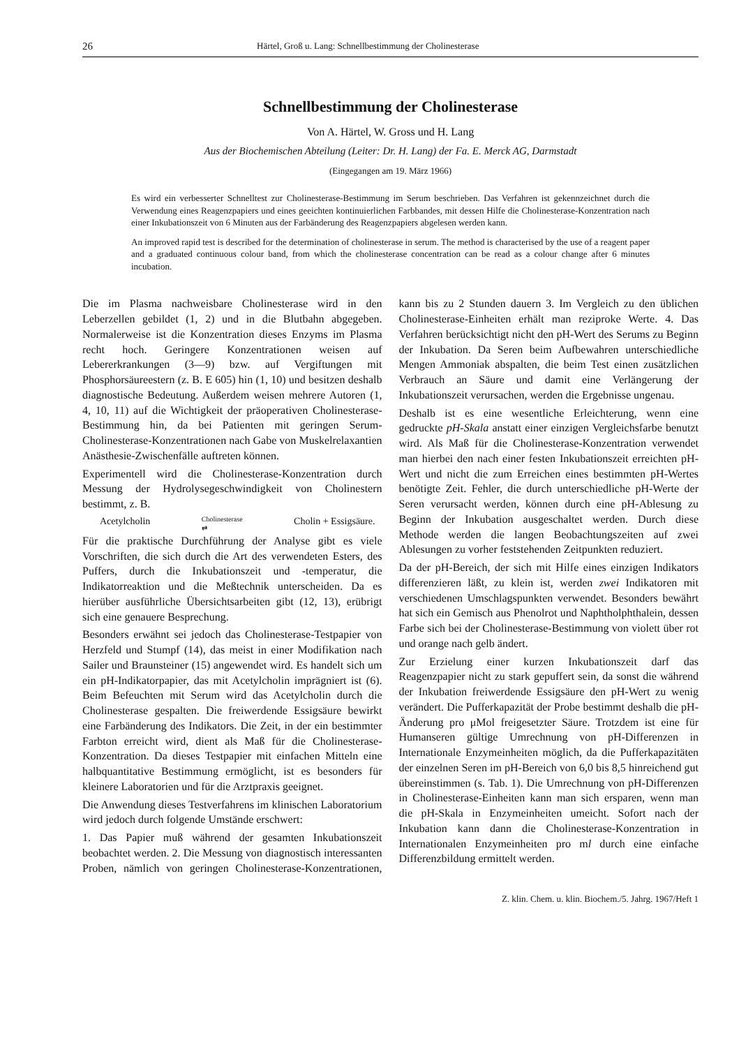26 Härtel, Groß u. Lang: Schnellbestimmung der Cholinesterase
Schnellbestimmung der Cholinesterase
Von A. Härtel, W. Gross und H. Lang
Aus der Biochemischen Abteilung (Leiter: Dr. H. Lang) der Fa. E. Merck AG, Darmstadt
(Eingegangen am 19. März 1966)
Es wird ein verbesserter Schnelltest zur Cholinesterase-Bestimmung im Serum beschrieben. Das Verfahren ist gekennzeichnet durch die Verwendung eines Reagenzpapiers und eines geeichten kontinuierlichen Farbbandes, mit dessen Hilfe die Cholinesterase-Konzentration nach einer Inkubationszeit von 6 Minuten aus der Farbänderung des Reagenzpapiers abgelesen werden kann.
An improved rapid test is described for the determination of cholinesterase in serum. The method is characterised by the use of a reagent paper and a graduated continuous colour band, from which the cholinesterase concentration can be read as a colour change after 6 minutes incubation.
Die im Plasma nachweisbare Cholinesterase wird in den Leberzellen gebildet (1, 2) und in die Blutbahn abgegeben. Normalerweise ist die Konzentration dieses Enzyms im Plasma recht hoch. Geringere Konzentrationen weisen auf Lebererkrankungen (3—9) bzw. auf Vergiftungen mit Phosphorsäureestern (z. B. E 605) hin (1, 10) und besitzen deshalb diagnostische Bedeutung. Außerdem weisen mehrere Autoren (1, 4, 10, 11) auf die Wichtigkeit der präoperativen Cholinesterase-Bestimmung hin, da bei Patienten mit geringen Serum-Cholinesterase-Konzentrationen nach Gabe von Muskelrelaxantien Anästhesie-Zwischenfälle auftreten können.
Experimentell wird die Cholinesterase-Konzentration durch Messung der Hydrolysegeschwindigkeit von Cholinestern bestimmt, z. B.
Acetylcholin Cholinesterase
⇄ Cholin + Essigsäure.
Für die praktische Durchführung der Analyse gibt es viele Vorschriften, die sich durch die Art des verwendeten Esters, des Puffers, durch die Inkubationszeit und -temperatur, die Indikatorreaktion und die Meßtechnik unterscheiden. Da es hierüber ausführliche Übersichtsarbeiten gibt (12, 13), erübrigt sich eine genauere Besprechung.
Besonders erwähnt sei jedoch das Cholinesterase-Testpapier von Herzfeld und Stumpf (14), das meist in einer Modifikation nach Sailer und Braunsteiner (15) angewendet wird. Es handelt sich um ein pH-Indikatorpapier, das mit Acetylcholin imprägniert ist (6). Beim Befeuchten mit Serum wird das Acetylcholin durch die Cholinesterase gespalten. Die freiwerdende Essigsäure bewirkt eine Farbänderung des Indikators. Die Zeit, in der ein bestimmter Farbton erreicht wird, dient als Maß für die Cholinesterase-Konzentration. Da dieses Testpapier mit einfachen Mitteln eine halbquantitative Bestimmung ermöglicht, ist es besonders für kleinere Laboratorien und für die Arztpraxis geeignet.
Die Anwendung dieses Testverfahrens im klinischen Laboratorium wird jedoch durch folgende Umstände erschwert:
1. Das Papier muß während der gesamten Inkubationszeit beobachtet werden. 2. Die Messung von diagnostisch interessanten Proben, nämlich von geringen Cholinesterase-Konzentrationen, kann bis zu 2 Stunden dauern 3. Im Vergleich zu den üblichen Cholinesterase-Einheiten erhält man reziproke Werte. 4. Das Verfahren berücksichtigt nicht den pH-Wert des Serums zu Beginn der Inkubation. Da Seren beim Aufbewahren unterschiedliche Mengen Ammoniak abspalten, die beim Test einen zusätzlichen Verbrauch an Säure und damit eine Verlängerung der Inkubationszeit verursachen, werden die Ergebnisse ungenau.
Deshalb ist es eine wesentliche Erleichterung, wenn eine gedruckte pH-Skala anstatt einer einzigen Vergleichsfarbe benutzt wird. Als Maß für die Cholinesterase-Konzentration verwendet man hierbei den nach einer festen Inkubationszeit erreichten pH-Wert und nicht die zum Erreichen eines bestimmten pH-Wertes benötigte Zeit. Fehler, die durch unterschiedliche pH-Werte der Seren verursacht werden, können durch eine pH-Ablesung zu Beginn der Inkubation ausgeschaltet werden. Durch diese Methode werden die langen Beobachtungszeiten auf zwei Ablesungen zu vorher feststehenden Zeitpunkten reduziert.
Da der pH-Bereich, der sich mit Hilfe eines einzigen Indikators differenzieren läßt, zu klein ist, werden zwei Indikatoren mit verschiedenen Umschlagspunkten verwendet. Besonders bewährt hat sich ein Gemisch aus Phenolrot und Naphtholphthalein, dessen Farbe sich bei der Cholinesterase-Bestimmung von violett über rot und orange nach gelb ändert.
Zur Erzielung einer kurzen Inkubationszeit darf das Reagenzpapier nicht zu stark gepuffert sein, da sonst die während der Inkubation freiwerdende Essigsäure den pH-Wert zu wenig verändert. Die Pufferkapazität der Probe bestimmt deshalb die pH-Änderung pro μMol freigesetzter Säure. Trotzdem ist eine für Humanseren gültige Umrechnung von pH-Differenzen in Internationale Enzymeinheiten möglich, da die Pufferkapazitäten der einzelnen Seren im pH-Bereich von 6,0 bis 8,5 hinreichend gut übereinstimmen (s. Tab. 1). Die Umrechnung von pH-Differenzen in Cholinesterase-Einheiten kann man sich ersparen, wenn man die pH-Skala in Enzymeinheiten umeicht. Sofort nach der Inkubation kann dann die Cholinesterase-Konzentration in Internationalen Enzymeinheiten pro ml durch eine einfache Differenzbildung ermittelt werden.
Z. klin. Chem. u. klin. Biochem./5. Jahrg. 1967/Heft 1